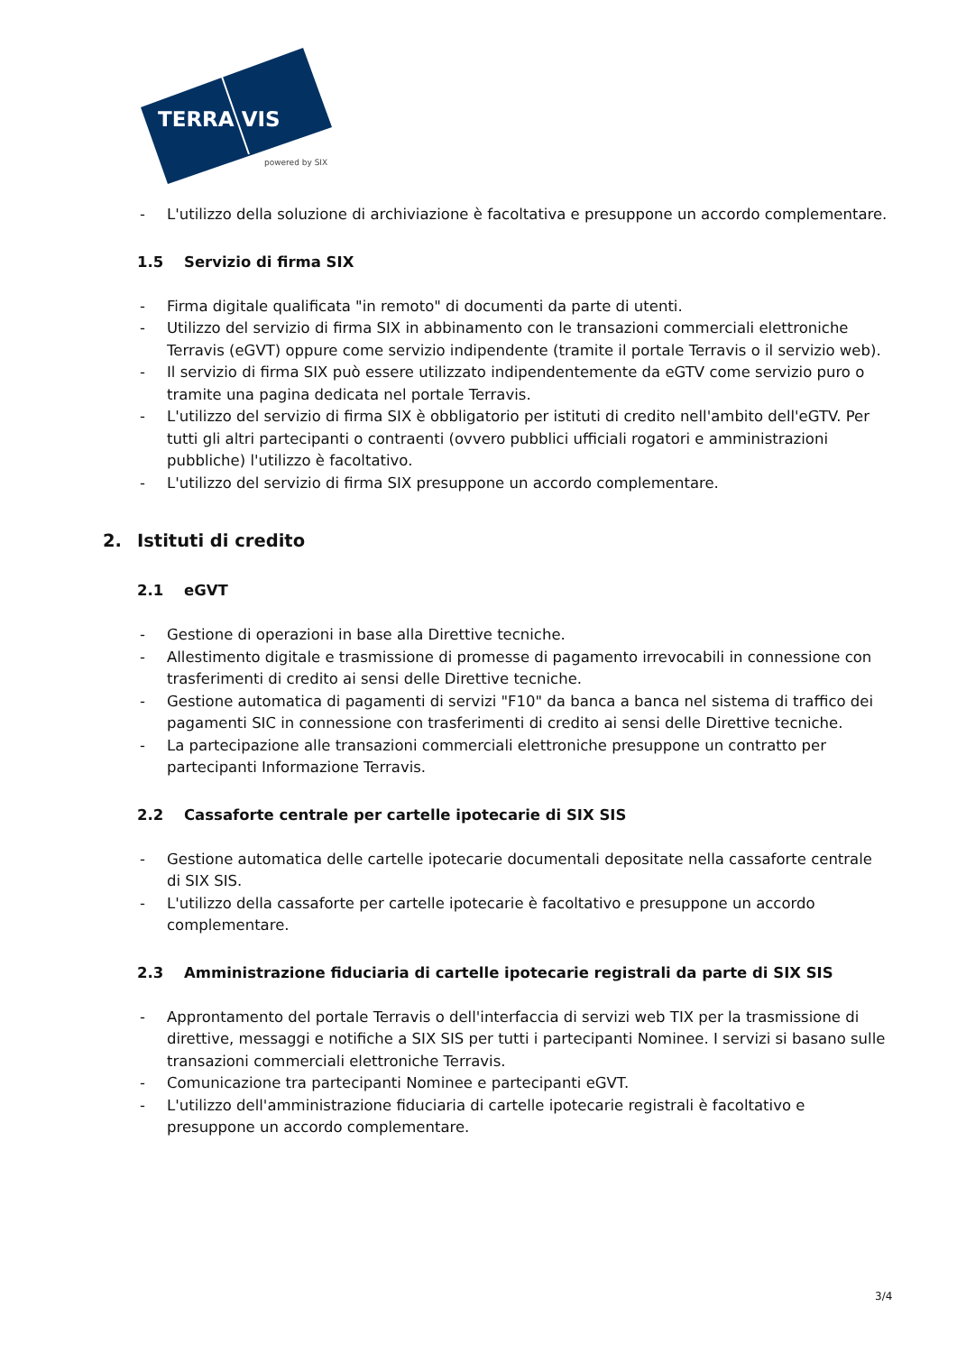TERRA VIS
powered by SIX
- L'utilizzo della soluzione di archiviazione è facoltativa e presuppone un accordo complementare.
1.5 Servizio di firma SIX
- Firma digitale qualificata "in remoto" di documenti da parte di utenti.
- Utilizzo del servizio di firma SIX in abbinamento con le transazioni commerciali elettroniche Terravis (eGVT) oppure come servizio indipendente (tramite il portale Terravis o il servizio web).
- Il servizio di firma SIX può essere utilizzato indipendentemente da eGTV come servizio puro o tramite una pagina dedicata nel portale Terravis.
- L'utilizzo del servizio di firma SIX è obbligatorio per istituti di credito nell'ambito dell'eGTV. Per tutti gli altri partecipanti o contraenti (ovvero pubblici ufficiali rogatori e amministrazioni pubbliche) l'utilizzo è facoltativo.
- L'utilizzo del servizio di firma SIX presuppone un accordo complementare.
2. Istituti di credito
2.1 eGVT
- Gestione di operazioni in base alla Direttive tecniche.
- Allestimento digitale e trasmissione di promesse di pagamento irrevocabili in connessione con trasferimenti di credito ai sensi delle Direttive tecniche.
- Gestione automatica di pagamenti di servizi "F10" da banca a banca nel sistema di traffico dei pagamenti SIC in connessione con trasferimenti di credito ai sensi delle Direttive tecniche.
- La partecipazione alle transazioni commerciali elettroniche presuppone un contratto per partecipanti Informazione Terravis.
2.2 Cassaforte centrale per cartelle ipotecarie di SIX SIS
- Gestione automatica delle cartelle ipotecarie documentali depositate nella cassaforte centrale di SIX SIS.
- L'utilizzo della cassaforte per cartelle ipotecarie è facoltativo e presuppone un accordo complementare.
2.3 Amministrazione fiduciaria di cartelle ipotecarie registrali da parte di SIX SIS
- Approntamento del portale Terravis o dell'interfaccia di servizi web TIX per la trasmissione di direttive, messaggi e notifiche a SIX SIS per tutti i partecipanti Nominee. I servizi si basano sulle transazioni commerciali elettroniche Terravis.
- Comunicazione tra partecipanti Nominee e partecipanti eGVT.
- L'utilizzo dell'amministrazione fiduciaria di cartelle ipotecarie registrali è facoltativo e presuppone un accordo complementare.
3/4